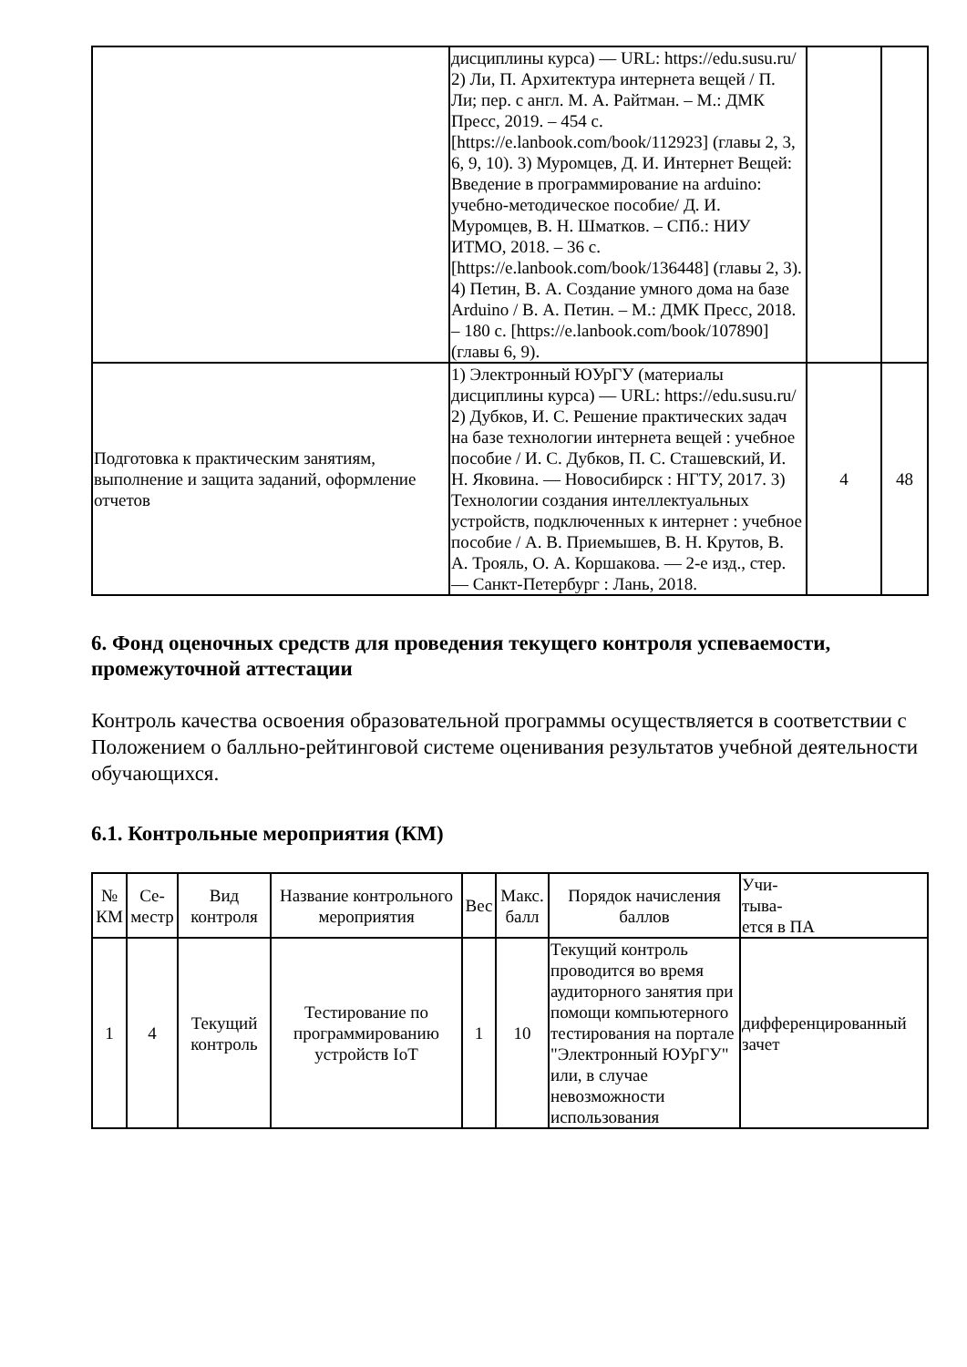| | дисциплины курса) — URL: https://edu.susu.ru/ 2) Ли, П. Архитектура интернета вещей / П. Ли; пер. с англ. М. А. Райтман. – М.: ДМК Пресс, 2019. – 454 с. [https://e.lanbook.com/book/112923] (главы 2, 3, 6, 9, 10). 3) Муромцев, Д. И. Интернет Вещей: Введение в программирование на arduino: учебно-методическое пособие/ Д. И. Муромцев, В. Н. Шматков. – СПб.: НИУ ИТМО, 2018. – 36 с. [https://e.lanbook.com/book/136448] (главы 2, 3). 4) Петин, В. А. Создание умного дома на базе Arduino / В. А. Петин. – М.: ДМК Пресс, 2018. – 180 с. [https://e.lanbook.com/book/107890] (главы 6, 9). | | |
| Подготовка к практическим занятиям, выполнение и защита заданий, оформление отчетов | 1) Электронный ЮУрГУ (материалы дисциплины курса) — URL: https://edu.susu.ru/ 2) Дубков, И. С. Решение практических задач на базе технологии интернета вещей : учебное пособие / И. С. Дубков, П. С. Сташевский, И. Н. Яковина. — Новосибирск : НГТУ, 2017. 3) Технологии создания интеллектуальных устройств, подключенных к интернет : учебное пособие / А. В. Приемышев, В. Н. Крутов, В. А. Трояль, О. А. Коршакова. — 2-е изд., стер. — Санкт-Петербург : Лань, 2018. | 4 | 48 |
6. Фонд оценочных средств для проведения текущего контроля успеваемости, промежуточной аттестации
Контроль качества освоения образовательной программы осуществляется в соответствии с Положением о балльно-рейтинговой системе оценивания результатов учебной деятельности обучающихся.
6.1. Контрольные мероприятия (КМ)
| № КМ | Се-местр | Вид контроля | Название контрольного мероприятия | Вес | Макс. балл | Порядок начисления баллов | Учи- тыва- ется в ПА |
| --- | --- | --- | --- | --- | --- | --- | --- |
| 1 | 4 | Текущий контроль | Тестирование по программированию устройств IoT | 1 | 10 | Текущий контроль проводится во время аудиторного занятия при помощи компьютерного тестирования на портале "Электронный ЮУрГУ" или, в случае невозможности использования | дифференцированный зачет |